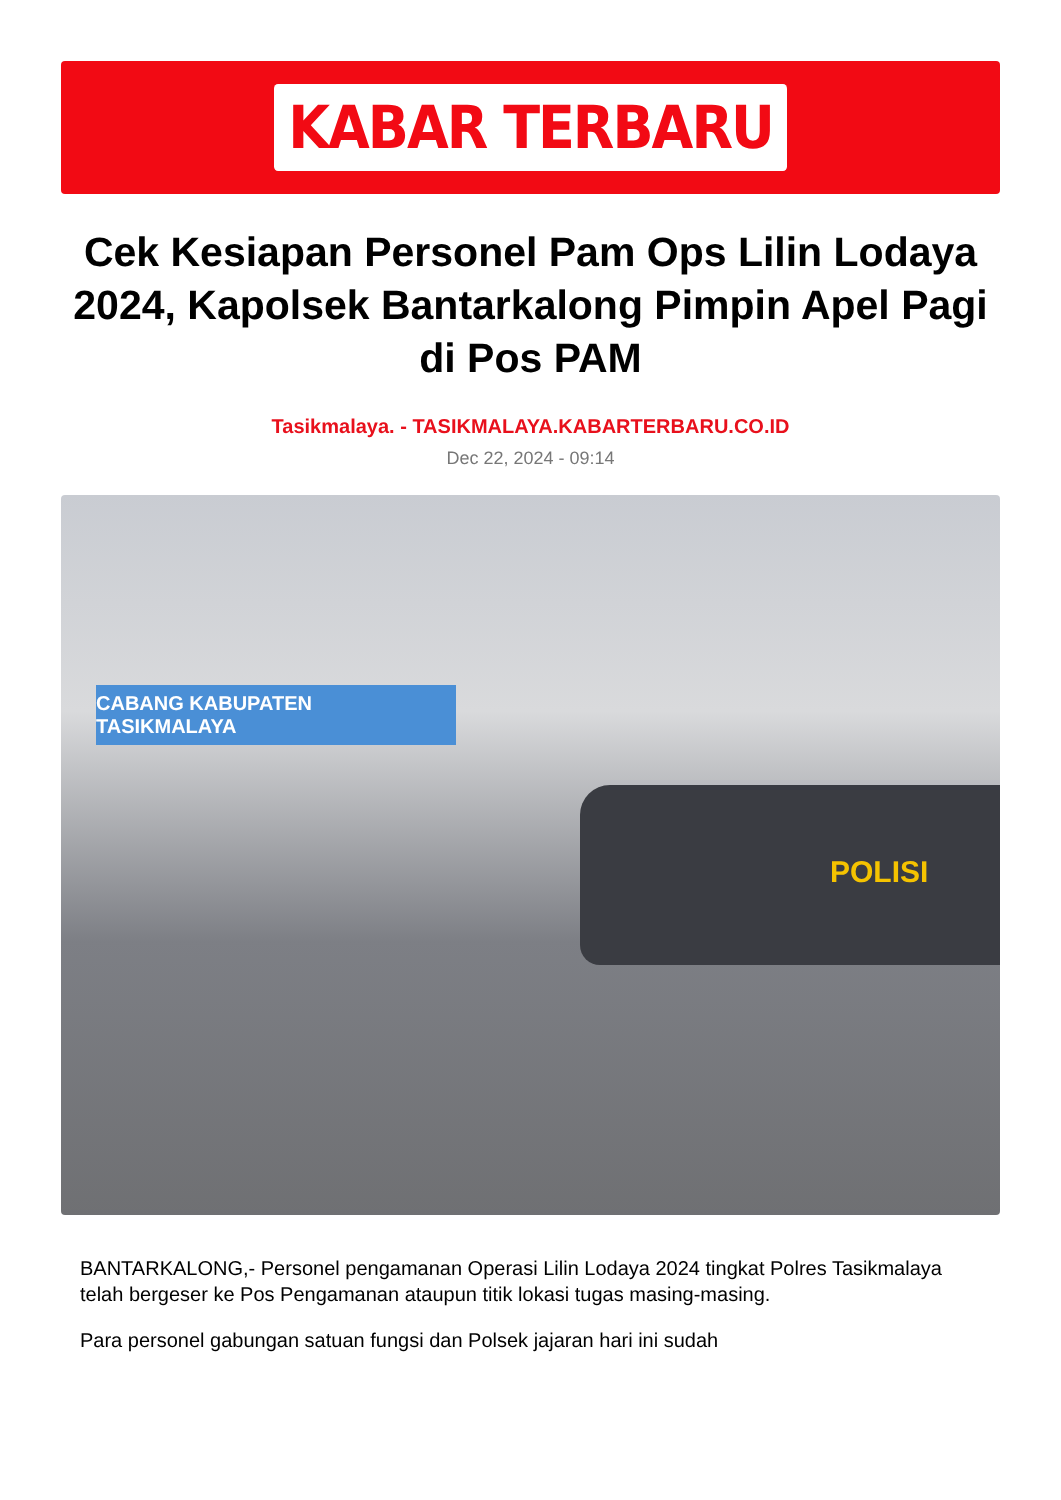KABAR TERBARU
Cek Kesiapan Personel Pam Ops Lilin Lodaya 2024, Kapolsek Bantarkalong Pimpin Apel Pagi di Pos PAM
Tasikmalaya. - TASIKMALAYA.KABARTERBARU.CO.ID
Dec 22, 2024 - 09:14
CABANG KABUPATEN TASIKMALAYA
POLISI
BANTARKALONG,- Personel pengamanan Operasi Lilin Lodaya 2024 tingkat Polres Tasikmalaya telah bergeser ke Pos Pengamanan ataupun titik lokasi tugas masing-masing.
Para personel gabungan satuan fungsi dan Polsek jajaran hari ini sudah